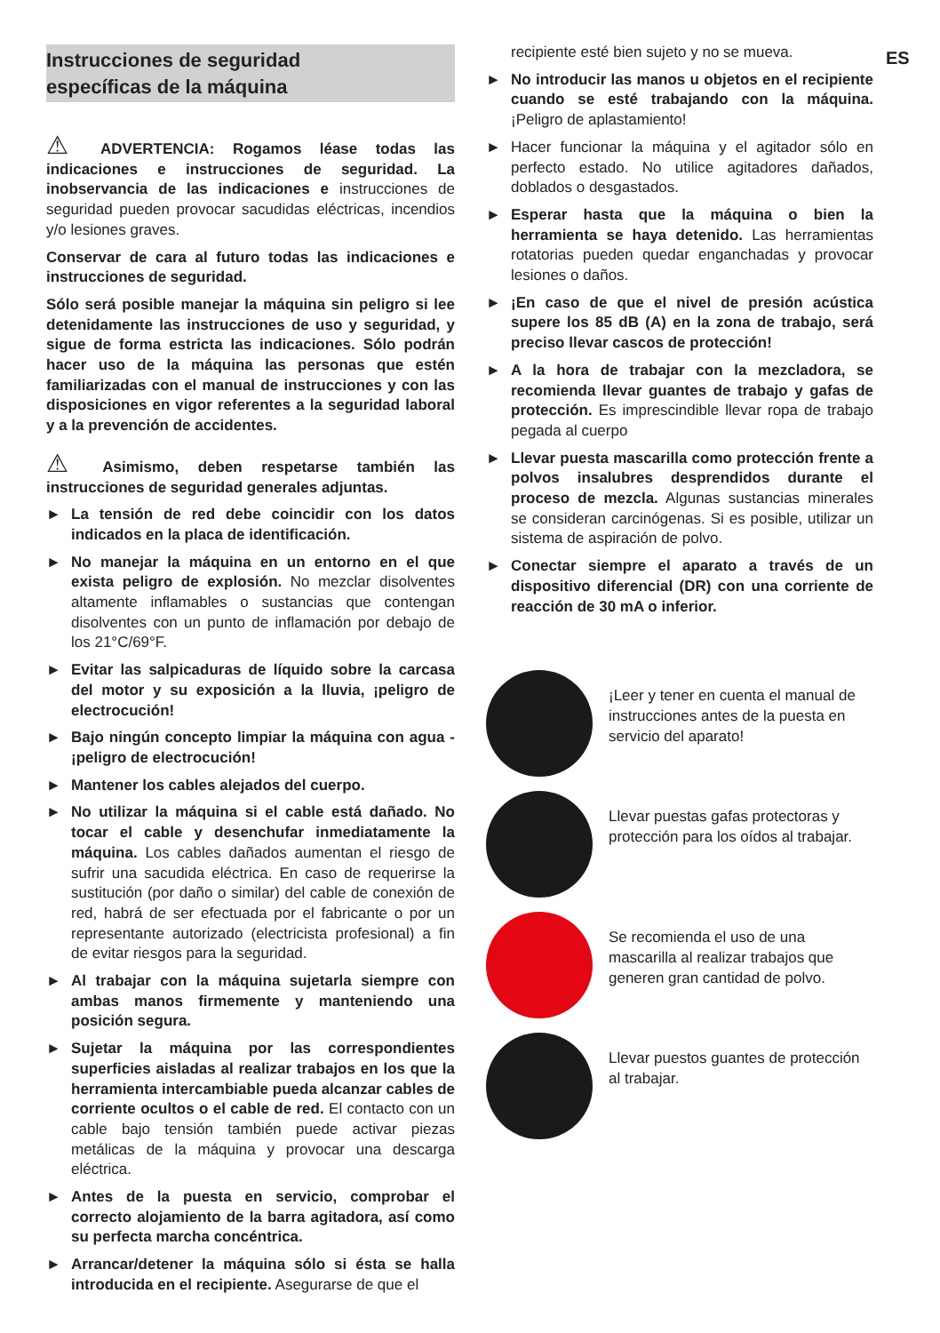Instrucciones de seguridad
específicas de la máquina
⚠ ADVERTENCIA: Rogamos léase todas las indicaciones e instrucciones de seguridad. La inobservancia de las indicaciones e instrucciones de seguridad pueden provocar sacudidas eléctricas, incendios y/o lesiones graves.
Conservar de cara al futuro todas las indicaciones e instrucciones de seguridad.
Sólo será posible manejar la máquina sin peligro si lee detenidamente las instrucciones de uso y seguridad, y sigue de forma estricta las indicaciones. Sólo podrán hacer uso de la máquina las personas que estén familiarizadas con el manual de instrucciones y con las disposiciones en vigor referentes a la seguridad laboral y a la prevención de accidentes.
⚠ Asimismo, deben respetarse también las instrucciones de seguridad generales adjuntas.
► La tensión de red debe coincidir con los datos indicados en la placa de identificación.
► No manejar la máquina en un entorno en el que exista peligro de explosión. No mezclar disolventes altamente inflamables o sustancias que contengan disolventes con un punto de inflamación por debajo de los 21°C/69°F.
► Evitar las salpicaduras de líquido sobre la carcasa del motor y su exposición a la lluvia, ¡peligro de electrocución!
► Bajo ningún concepto limpiar la máquina con agua - ¡peligro de electrocución!
► Mantener los cables alejados del cuerpo.
► No utilizar la máquina si el cable está dañado. No tocar el cable y desenchufar inmediatamente la máquina. Los cables dañados aumentan el riesgo de sufrir una sacudida eléctrica. En caso de requerirse la sustitución (por daño o similar) del cable de conexión de red, habrá de ser efectuada por el fabricante o por un representante autorizado (electricista profesional) a fin de evitar riesgos para la seguridad.
► Al trabajar con la máquina sujetarla siempre con ambas manos firmemente y manteniendo una posición segura.
► Sujetar la máquina por las correspondientes superficies aisladas al realizar trabajos en los que la herramienta intercambiable pueda alcanzar cables de corriente ocultos o el cable de red. El contacto con un cable bajo tensión también puede activar piezas metálicas de la máquina y provocar una descarga eléctrica.
► Antes de la puesta en servicio, comprobar el correcto alojamiento de la barra agitadora, así como su perfecta marcha concéntrica.
► Arrancar/detener la máquina sólo si ésta se halla introducida en el recipiente. Asegurarse de que el
recipiente esté bien sujeto y no se mueva.
► No introducir las manos u objetos en el recipiente cuando se esté trabajando con la máquina. ¡Peligro de aplastamiento!
► Hacer funcionar la máquina y el agitador sólo en perfecto estado. No utilice agitadores dañados, doblados o desgastados.
► Esperar hasta que la máquina o bien la herramienta se haya detenido. Las herramientas rotatorias pueden quedar enganchadas y provocar lesiones o daños.
► ¡En caso de que el nivel de presión acústica supere los 85 dB (A) en la zona de trabajo, será preciso llevar cascos de protección!
► A la hora de trabajar con la mezcladora, se recomienda llevar guantes de trabajo y gafas de protección. Es imprescindible llevar ropa de trabajo pegada al cuerpo
► Llevar puesta mascarilla como protección frente a polvos insalubres desprendidos durante el proceso de mezcla. Algunas sustancias minerales se consideran carcinógenas. Si es posible, utilizar un sistema de aspiración de polvo.
► Conectar siempre el aparato a través de un dispositivo diferencial (DR) con una corriente de reacción de 30 mA o inferior.
¡Leer y tener en cuenta el manual de instrucciones antes de la puesta en servicio del aparato!
Llevar puestas gafas protectoras y protección para los oídos al trabajar.
Se recomienda el uso de una mascarilla al realizar trabajos que generen gran cantidad de polvo.
Llevar puestos guantes de protección al trabajar.
ES